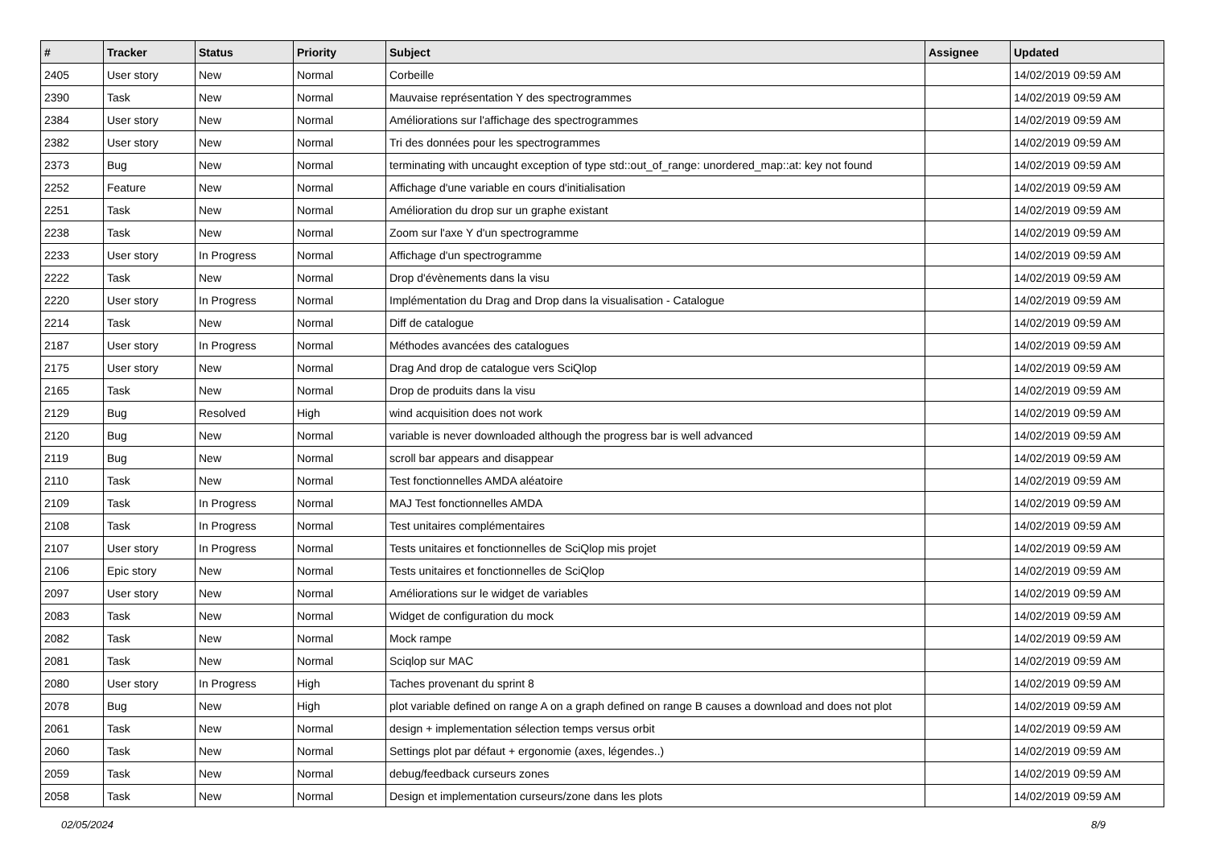| # | Tracker | Status | Priority | Subject | Assignee | Updated |
| --- | --- | --- | --- | --- | --- | --- |
| 2405 | User story | New | Normal | Corbeille | | 14/02/2019 09:59 AM |
| 2390 | Task | New | Normal | Mauvaise représentation Y des spectrogrammes | | 14/02/2019 09:59 AM |
| 2384 | User story | New | Normal | Améliorations sur l'affichage des spectrogrammes | | 14/02/2019 09:59 AM |
| 2382 | User story | New | Normal | Tri des données pour les spectrogrammes | | 14/02/2019 09:59 AM |
| 2373 | Bug | New | Normal | terminating with uncaught exception of type std::out_of_range: unordered_map::at: key not found | | 14/02/2019 09:59 AM |
| 2252 | Feature | New | Normal | Affichage d'une variable en cours d'initialisation | | 14/02/2019 09:59 AM |
| 2251 | Task | New | Normal | Amélioration du drop sur un graphe existant | | 14/02/2019 09:59 AM |
| 2238 | Task | New | Normal | Zoom sur l'axe Y d'un spectrogramme | | 14/02/2019 09:59 AM |
| 2233 | User story | In Progress | Normal | Affichage d'un spectrogramme | | 14/02/2019 09:59 AM |
| 2222 | Task | New | Normal | Drop d'évènements dans la visu | | 14/02/2019 09:59 AM |
| 2220 | User story | In Progress | Normal | Implémentation du Drag and Drop dans la visualisation - Catalogue | | 14/02/2019 09:59 AM |
| 2214 | Task | New | Normal | Diff de catalogue | | 14/02/2019 09:59 AM |
| 2187 | User story | In Progress | Normal | Méthodes avancées des catalogues | | 14/02/2019 09:59 AM |
| 2175 | User story | New | Normal | Drag And drop de catalogue vers SciQlop | | 14/02/2019 09:59 AM |
| 2165 | Task | New | Normal | Drop de produits dans la visu | | 14/02/2019 09:59 AM |
| 2129 | Bug | Resolved | High | wind acquisition does not work | | 14/02/2019 09:59 AM |
| 2120 | Bug | New | Normal | variable is never downloaded although the progress bar is well advanced | | 14/02/2019 09:59 AM |
| 2119 | Bug | New | Normal | scroll bar appears and disappear | | 14/02/2019 09:59 AM |
| 2110 | Task | New | Normal | Test fonctionnelles AMDA aléatoire | | 14/02/2019 09:59 AM |
| 2109 | Task | In Progress | Normal | MAJ Test fonctionnelles AMDA | | 14/02/2019 09:59 AM |
| 2108 | Task | In Progress | Normal | Test unitaires complémentaires | | 14/02/2019 09:59 AM |
| 2107 | User story | In Progress | Normal | Tests unitaires et fonctionnelles de SciQlop mis projet | | 14/02/2019 09:59 AM |
| 2106 | Epic story | New | Normal | Tests unitaires et fonctionnelles de SciQlop | | 14/02/2019 09:59 AM |
| 2097 | User story | New | Normal | Améliorations sur le widget de variables | | 14/02/2019 09:59 AM |
| 2083 | Task | New | Normal | Widget de configuration du mock | | 14/02/2019 09:59 AM |
| 2082 | Task | New | Normal | Mock rampe | | 14/02/2019 09:59 AM |
| 2081 | Task | New | Normal | Sciqlop sur MAC | | 14/02/2019 09:59 AM |
| 2080 | User story | In Progress | High | Taches provenant du sprint 8 | | 14/02/2019 09:59 AM |
| 2078 | Bug | New | High | plot variable defined on range A on a graph defined on range B causes a download and does not plot | | 14/02/2019 09:59 AM |
| 2061 | Task | New | Normal | design + implementation sélection temps versus orbit | | 14/02/2019 09:59 AM |
| 2060 | Task | New | Normal | Settings plot par défaut + ergonomie (axes, légendes..) | | 14/02/2019 09:59 AM |
| 2059 | Task | New | Normal | debug/feedback curseurs zones | | 14/02/2019 09:59 AM |
| 2058 | Task | New | Normal | Design et implementation curseurs/zone dans les plots | | 14/02/2019 09:59 AM |
02/05/2024 8/9